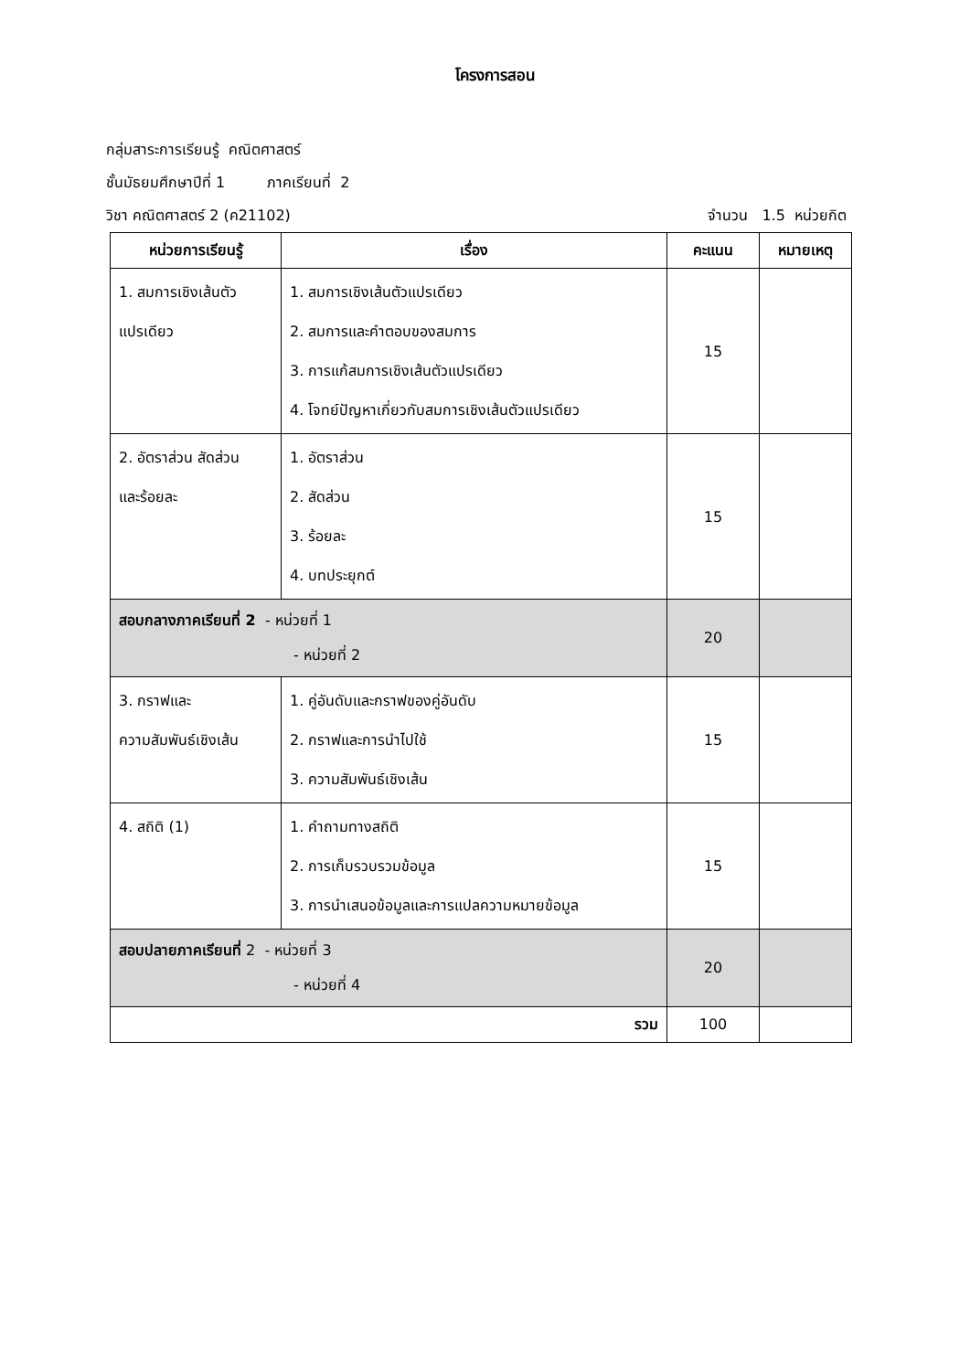โครงการสอน
กลุ่มสาระการเรียนรู้ คณิตศาสตร์
ชั้นมัธยมศึกษาปีที่ 1 ภาคเรียนที่ 2
วิชา คณิตศาสตร์ 2 (ค21102) จำนวน 1.5 หน่วยกิต
| หน่วยการเรียนรู้ | เรื่อง | คะแนน | หมายเหตุ |
| --- | --- | --- | --- |
| 1. สมการเชิงเส้นตัว แปรเดียว | 1. สมการเชิงเส้นตัวแปรเดียว 2. สมการและคำตอบของสมการ 3. การแก้สมการเชิงเส้นตัวแปรเดียว 4. โจทย์ปัญหาเกี่ยวกับสมการเชิงเส้นตัวแปรเดียว | 15 | |
| 2. อัตราส่วน สัดส่วน และร้อยละ | 1. อัตราส่วน 2. สัดส่วน 3. ร้อยละ 4. บทประยุกต์ | 15 | |
| สอบกลางภาคเรียนที่ 2 - หน่วยที่ 1 - หน่วยที่ 2 | | 20 | |
| 3. กราฟและ ความสัมพันธ์เชิงเส้น | 1. คู่อันดับและกราฟของคู่อันดับ 2. กราฟและการนำไปใช้ 3. ความสัมพันธ์เชิงเส้น | 15 | |
| 4. สถิติ (1) | 1. คำถามทางสถิติ 2. การเก็บรวบรวมข้อมูล 3. การนำเสนอข้อมูลและการแปลความหมายข้อมูล | 15 | |
| สอบปลายภาคเรียนที่ 2 - หน่วยที่ 3 - หน่วยที่ 4 | | 20 | |
| รวม | | 100 | |